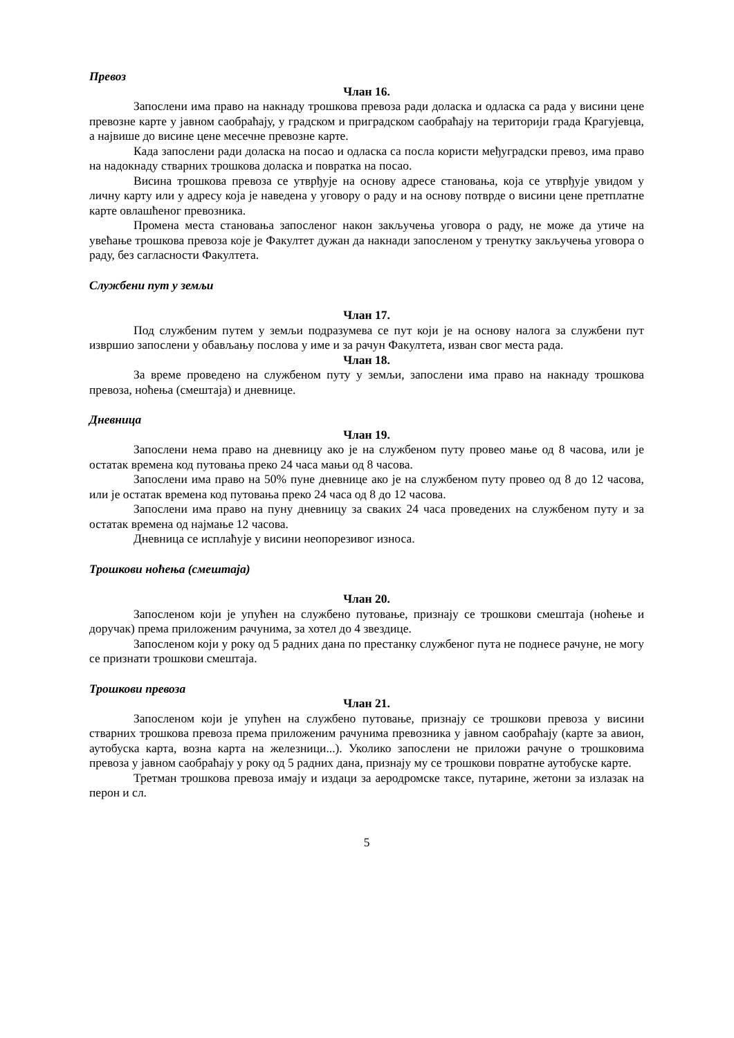Превоз
Члан 16.
Запослени има право на накнаду трошкова превоза ради доласка и одласка са рада у висини цене превозне карте у јавном саобраћају, у градском и приградском саобраћају на територији града Крагујевца, а највише до висине цене месечне превозне карте.
Када запослени ради доласка на посао и одласка са посла користи међуградски превоз, има право на надокнаду стварних трошкова доласка и повратка на посао.
Висина трошкова превоза се утврђује на основу адресе становања, која се утврђује увидом у личну карту или у адресу која је наведена у уговору о раду и на основу потврде о висини цене претплатне карте овлашћеног превозника.
Промена места становања запосленог након закључења уговора о раду, не може да утиче на увећање трошкова превоза које је Факултет дужан да накнади запосленом у тренутку закључења уговора о раду, без сагласности Факултета.
Службени пут у земљи
Члан 17.
Под службеним путем у земљи подразумева се пут који је на основу налога за службени пут извршио запослени у обављању послова у име и за рачун Факултета, изван свог места рада.
Члан 18.
За време проведено на службеном путу у земљи, запослени има право на накнаду трошкова превоза, ноћења (смештаја) и дневнице.
Дневница
Члан 19.
Запослени нема право на дневницу ако је на службеном путу провео мање од 8 часова, или је остатак времена код путовања преко 24 часа мањи од 8 часова.
Запослени има право на 50% пуне дневнице ако је на службеном путу провео од 8 до 12 часова, или је остатак времена код путовања преко 24 часа од 8 до 12 часова.
Запослени има право на пуну дневницу за сваких 24 часа проведених на службеном путу и за остатак времена од најмање 12 часова.
Дневница се исплаћује у висини неопорезивог износа.
Трошкови ноћења (смештаја)
Члан 20.
Запосленом који је упућен на службено путовање, признају се трошкови смештаја (ноћење и доручак) према приложеним рачунима, за хотел до 4 звездице.
Запосленом који у року од 5 радних дана по престанку службеног пута не поднесе рачуне, не могу се признати трошкови смештаја.
Трошкови превоза
Члан 21.
Запосленом који је упућен на службено путовање, признају се трошкови превоза у висини стварних трошкова превоза према приложеним рачунима превозника у јавном саобраћају (карте за авион, аутобуска карта, возна карта на железници...). Уколико запослени не приложи рачуне о трошковима превоза у јавном саобраћају у року од 5 радних дана, признају му се трошкови повратне аутобуске карте.
Третман трошкова превоза имају и издаци за аеродромске таксе, путарине, жетони за излазак на перон и сл.
5